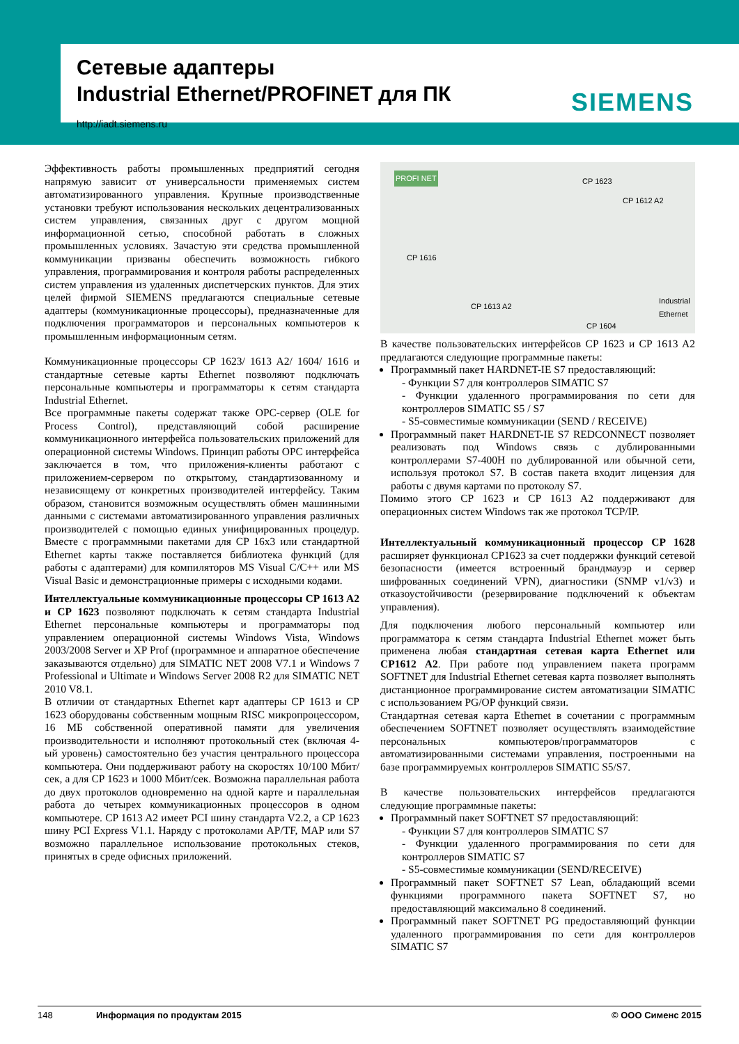Сетевые адаптеры
Industrial Ethernet/PROFINET для ПК
http://iadt.siemens.ru
SIEMENS
Эффективность работы промышленных предприятий сегодня напрямую зависит от универсальности применяемых систем автоматизированного управления. Крупные производственные установки требуют использования нескольких децентрализованных систем управления, связанных друг с другом мощной информационной сетью, способной работать в сложных промышленных условиях. Зачастую эти средства промышленной коммуникации призваны обеспечить возможность гибкого управления, программирования и контроля работы распределенных систем управления из удаленных диспетчерских пунктов. Для этих целей фирмой SIEMENS предлагаются специальные сетевые адаптеры (коммуникационные процессоры), предназначенные для подключения программаторов и персональных компьютеров к промышленным информационным сетям.
Коммуникационные процессоры CP 1623/ 1613 A2/ 1604/ 1616 и стандартные сетевые карты Ethernet позволяют подключать персональные компьютеры и программаторы к сетям стандарта Industrial Ethernet.
Все программные пакеты содержат также OPC-сервер (OLE for Process Control), представляющий собой расширение коммуникационного интерфейса пользовательских приложений для операционной системы Windows. Принцип работы OPC интерфейса заключается в том, что приложения-клиенты работают с приложением-сервером по открытому, стандартизованному и независящему от конкретных производителей интерфейсу. Таким образом, становится возможным осуществлять обмен машинными данными с системами автоматизированного управления различных производителей с помощью единых унифицированных процедур. Вместе с программными пакетами для CP 16x3 или стандартной Ethernet карты также поставляется библиотека функций (для работы с адаптерами) для компиляторов MS Visual C/C++ или MS Visual Basic и демонстрационные примеры с исходными кодами.
Интеллектуальные коммуникационные процессоры CP 1613 A2 и CP 1623 позволяют подключать к сетям стандарта Industrial Ethernet персональные компьютеры и программаторы под управлением операционной системы Windows Vista, Windows 2003/2008 Server и XP Prof (программное и аппаратное обеспечение заказываются отдельно) для SIMATIC NET 2008 V7.1 и Windows 7 Professional и Ultimate и Windows Server 2008 R2 для SIMATIC NET 2010 V8.1.
В отличии от стандартных Ethernet карт адаптеры CP 1613 и CP 1623 оборудованы собственным мощным RISC микропроцессором, 16 МБ собственной оперативной памяти для увеличения производительности и исполняют протокольный стек (включая 4-ый уровень) самостоятельно без участия центрального процессора компьютера. Они поддерживают работу на скоростях 10/100 Мбит/сек, а для CP 1623 и 1000 Мбит/сек. Возможна параллельная работа до двух протоколов одновременно на одной карте и параллельная работа до четырех коммуникационных процессоров в одном компьютере. CP 1613 A2 имеет PCI шину стандарта V2.2, а CP 1623 шину PCI Express V1.1. Наряду с протоколами AP/TF, MAP или S7 возможно параллельное использование протокольных стеков, принятых в среде офисных приложений.
PROFI NET CP 1623
CP 1612 A2
CP 1616
CP 1613 A2
CP 1604
Industrial Ethernet
В качестве пользовательских интерфейсов CP 1623 и CP 1613 A2 предлагаются следующие программные пакеты:
Программный пакет HARDNET-IE S7 предоставляющий:
- Функции S7 для контроллеров SIMATIC S7
- Функции удаленного программирования по сети для контроллеров SIMATIC S5 / S7
- S5-совместимые коммуникации (SEND / RECEIVE)
Программный пакет HARDNET-IE S7 REDCONNECT позволяет реализовать под Windows связь с дублированными контроллерами S7-400H по дублированной или обычной сети, используя протокол S7. В состав пакета входит лицензия для работы с двумя картами по протоколу S7.
Помимо этого CP 1623 и CP 1613 A2 поддерживают для операционных систем Windows так же протокол TCP/IP.
Интеллектуальный коммуникационный процессор CP 1628 расширяет функционал CP1623 за счет поддержки функций сетевой безопасности (имеется встроенный брандмауэр и сервер шифрованных соединений VPN), диагностики (SNMP v1/v3) и отказоустойчивости (резервирование подключений к объектам управления).
Для подключения любого персональный компьютер или программатора к сетям стандарта Industrial Ethernet может быть применена любая стандартная сетевая карта Ethernet или CP1612 A2. При работе под управлением пакета программ SOFTNET для Industrial Ethernet сетевая карта позволяет выполнять дистанционное программирование систем автоматизации SIMATIC с использованием PG/OP функций связи.
Стандартная сетевая карта Ethernet в сочетании с программным обеспечением SOFTNET позволяет осуществлять взаимодействие персональных компьютеров/программаторов с автоматизированными системами управления, построенными на базе программируемых контроллеров SIMATIC S5/S7.
В качестве пользовательских интерфейсов предлагаются следующие программные пакеты:
Программный пакет SOFTNET S7 предоставляющий:
- Функции S7 для контроллеров SIMATIC S7
- Функции удаленного программирования по сети для контроллеров SIMATIC S7
- S5-совместимые коммуникации (SEND/RECEIVE)
Программный пакет SOFTNET S7 Lean, обладающий всеми функциями программного пакета SOFTNET S7, но предоставляющий максимально 8 соединений.
Программный пакет SOFTNET PG предоставляющий функции удаленного программирования по сети для контроллеров SIMATIC S7
148 Информация по продуктам 2015 © ООО Сименс 2015